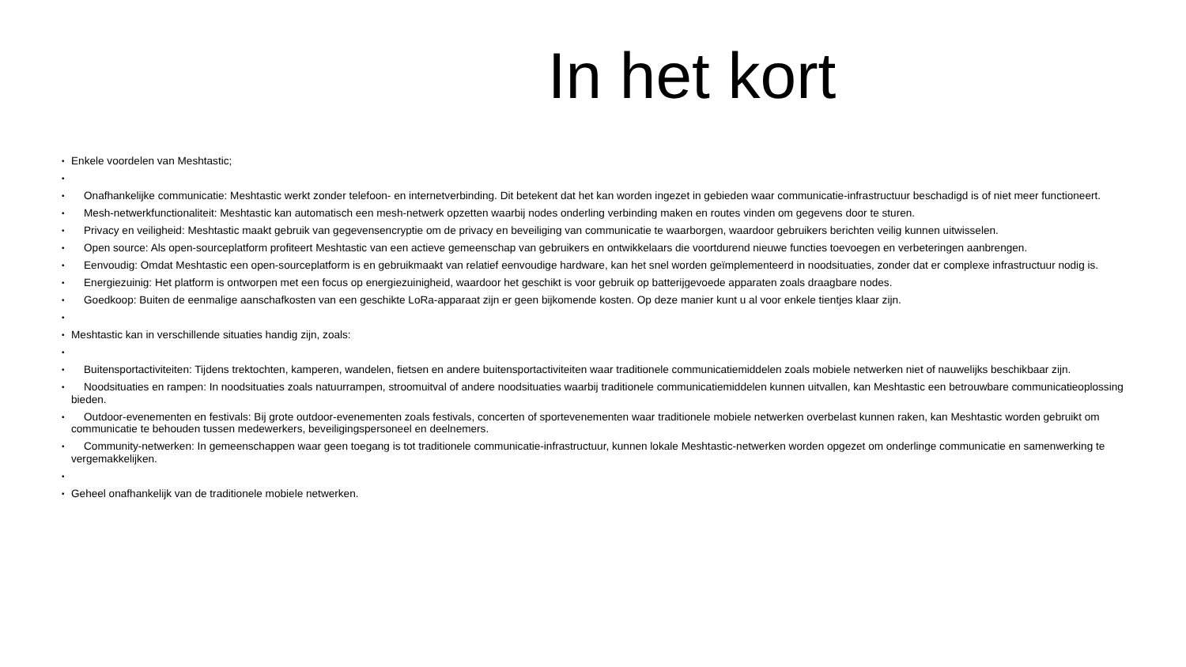In het kort
• Enkele voordelen van Meshtastic;
•
• Onafhankelijke communicatie: Meshtastic werkt zonder telefoon- en internetverbinding. Dit betekent dat het kan worden ingezet in gebieden waar communicatie-infrastructuur beschadigd is of niet meer functioneert.
• Mesh-netwerkfunctionaliteit: Meshtastic kan automatisch een mesh-netwerk opzetten waarbij nodes onderling verbinding maken en routes vinden om gegevens door te sturen.
• Privacy en veiligheid: Meshtastic maakt gebruik van gegevensencryptie om de privacy en beveiliging van communicatie te waarborgen, waardoor gebruikers berichten veilig kunnen uitwisselen.
• Open source: Als open-sourceplatform profiteert Meshtastic van een actieve gemeenschap van gebruikers en ontwikkelaars die voortdurend nieuwe functies toevoegen en verbeteringen aanbrengen.
• Eenvoudig: Omdat Meshtastic een open-sourceplatform is en gebruikmaakt van relatief eenvoudige hardware, kan het snel worden geïmplementeerd in noodsituaties, zonder dat er complexe infrastructuur nodig is.
• Energiezuinig: Het platform is ontworpen met een focus op energiezuinigheid, waardoor het geschikt is voor gebruik op batterijgevoede apparaten zoals draagbare nodes.
• Goedkoop: Buiten de eenmalige aanschafkosten van een geschikte LoRa-apparaat zijn er geen bijkomende kosten. Op deze manier kunt u al voor enkele tientjes klaar zijn.
•
• Meshtastic kan in verschillende situaties handig zijn, zoals:
•
• Buitensportactiviteiten: Tijdens trektochten, kamperen, wandelen, fietsen en andere buitensportactiviteiten waar traditionele communicatiemiddelen zoals mobiele netwerken niet of nauwelijks beschikbaar zijn.
• Noodsituaties en rampen: In noodsituaties zoals natuurrampen, stroomuitval of andere noodsituaties waarbij traditionele communicatiemiddelen kunnen uitvallen, kan Meshtastic een betrouwbare communicatieoplossing bieden.
• Outdoor-evenementen en festivals: Bij grote outdoor-evenementen zoals festivals, concerten of sportevenementen waar traditionele mobiele netwerken overbelast kunnen raken, kan Meshtastic worden gebruikt om communicatie te behouden tussen medewerkers, beveiligingspersoneel en deelnemers.
• Community-netwerken: In gemeenschappen waar geen toegang is tot traditionele communicatie-infrastructuur, kunnen lokale Meshtastic-netwerken worden opgezet om onderlinge communicatie en samenwerking te vergemakkelijken.
•
• Geheel onafhankelijk van de traditionele mobiele netwerken.